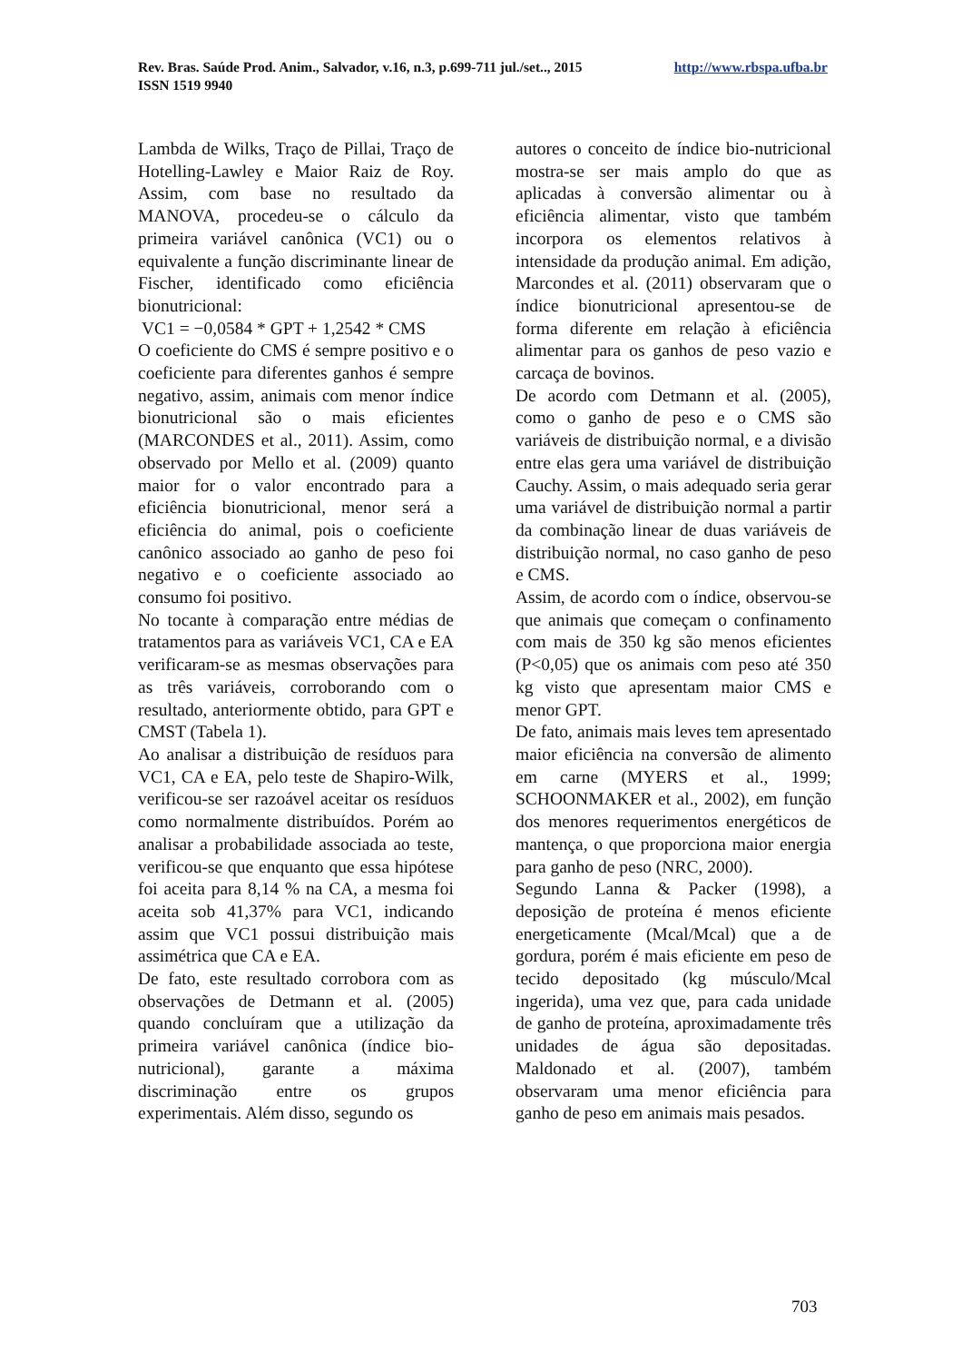http://www.rbspa.ufba.br Rev. Bras. Saúde Prod. Anim., Salvador, v.16, n.3, p.699-711 jul./set.., 2015
ISSN 1519 9940
Lambda de Wilks, Traço de Pillai, Traço de Hotelling-Lawley e Maior Raiz de Roy. Assim, com base no resultado da MANOVA, procedeu-se o cálculo da primeira variável canônica (VC1) ou o equivalente a função discriminante linear de Fischer, identificado como eficiência bionutricional:
VC1 = −0,0584 * GPT + 1,2542 * CMS
O coeficiente do CMS é sempre positivo e o coeficiente para diferentes ganhos é sempre negativo, assim, animais com menor índice bionutricional são o mais eficientes (MARCONDES et al., 2011). Assim, como observado por Mello et al. (2009) quanto maior for o valor encontrado para a eficiência bionutricional, menor será a eficiência do animal, pois o coeficiente canônico associado ao ganho de peso foi negativo e o coeficiente associado ao consumo foi positivo.
No tocante à comparação entre médias de tratamentos para as variáveis VC1, CA e EA verificaram-se as mesmas observações para as três variáveis, corroborando com o resultado, anteriormente obtido, para GPT e CMST (Tabela 1).
Ao analisar a distribuição de resíduos para VC1, CA e EA, pelo teste de Shapiro-Wilk, verificou-se ser razoável aceitar os resíduos como normalmente distribuídos. Porém ao analisar a probabilidade associada ao teste, verificou-se que enquanto que essa hipótese foi aceita para 8,14 % na CA, a mesma foi aceita sob 41,37% para VC1, indicando assim que VC1 possui distribuição mais assimétrica que CA e EA.
De fato, este resultado corrobora com as observações de Detmann et al. (2005) quando concluíram que a utilização da primeira variável canônica (índice bio-nutricional), garante a máxima discriminação entre os grupos experimentais. Além disso, segundo os
autores o conceito de índice bio-nutricional mostra-se ser mais amplo do que as aplicadas à conversão alimentar ou à eficiência alimentar, visto que também incorpora os elementos relativos à intensidade da produção animal. Em adição, Marcondes et al. (2011) observaram que o índice bionutricional apresentou-se de forma diferente em relação à eficiência alimentar para os ganhos de peso vazio e carcaça de bovinos.
De acordo com Detmann et al. (2005), como o ganho de peso e o CMS são variáveis de distribuição normal, e a divisão entre elas gera uma variável de distribuição Cauchy. Assim, o mais adequado seria gerar uma variável de distribuição normal a partir da combinação linear de duas variáveis de distribuição normal, no caso ganho de peso e CMS.
Assim, de acordo com o índice, observou-se que animais que começam o confinamento com mais de 350 kg são menos eficientes (P<0,05) que os animais com peso até 350 kg visto que apresentam maior CMS e menor GPT.
De fato, animais mais leves tem apresentado maior eficiência na conversão de alimento em carne (MYERS et al., 1999; SCHOONMAKER et al., 2002), em função dos menores requerimentos energéticos de mantença, o que proporciona maior energia para ganho de peso (NRC, 2000).
Segundo Lanna & Packer (1998), a deposição de proteína é menos eficiente energeticamente (Mcal/Mcal) que a de gordura, porém é mais eficiente em peso de tecido depositado (kg músculo/Mcal ingerida), uma vez que, para cada unidade de ganho de proteína, aproximadamente três unidades de água são depositadas. Maldonado et al. (2007), também observaram uma menor eficiência para ganho de peso em animais mais pesados.
703